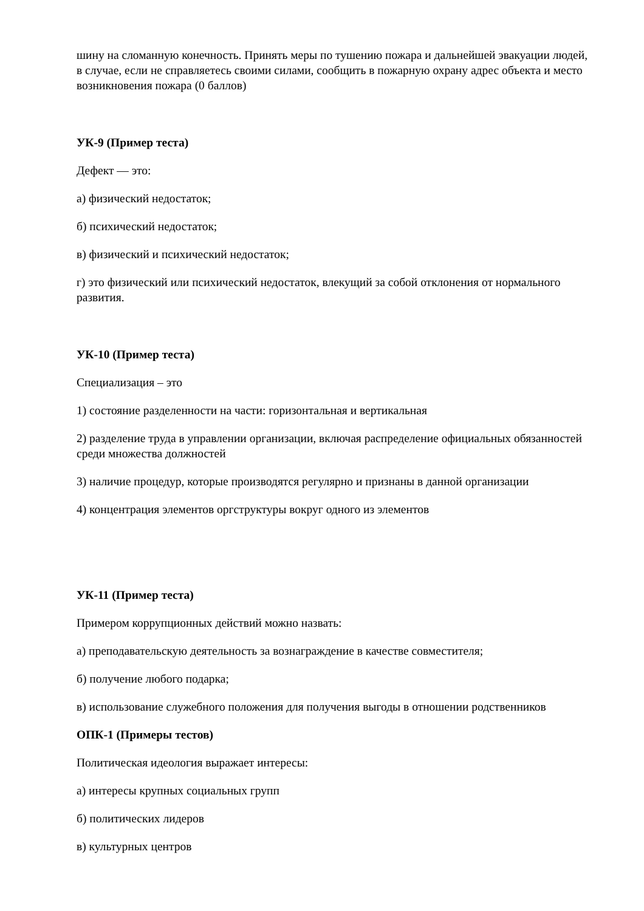шину на сломанную конечность. Принять меры по тушению пожара и дальнейшей эвакуации людей, в случае, если не справляетесь своими силами, сообщить в пожарную охрану адрес объекта и место возникновения пожара (0 баллов)
УК-9 (Пример теста)
Дефект — это:
а) физический недостаток;
б) психический недостаток;
в) физический и психический недостаток;
г) это физический или психический недостаток, влекущий за собой отклонения от нормального развития.
УК-10 (Пример теста)
Специализация – это
1) состояние разделенности на части: горизонтальная и вертикальная
2) разделение труда в управлении организации, включая распределение официальных обязанностей среди множества должностей
3) наличие процедур, которые производятся регулярно и признаны в данной организации
4) концентрация элементов оргструктуры вокруг одного из элементов
УК-11 (Пример теста)
Примером коррупционных действий можно назвать:
а) преподавательскую деятельность за вознаграждение в качестве совместителя;
б) получение любого подарка;
в) использование служебного положения для получения выгоды в отношении родственников
ОПК-1 (Примеры тестов)
Политическая идеология выражает интересы:
а) интересы крупных социальных групп
б) политических лидеров
в) культурных центров